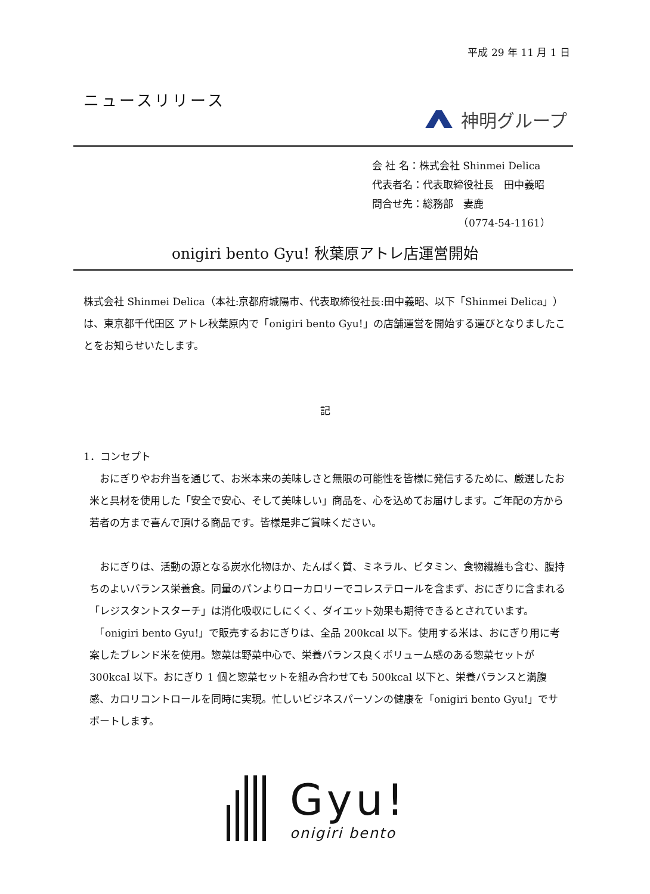平成 29 年 11 月 1 日
ニュースリリース
神明グループ
会 社 名：株式会社 Shinmei Delica
代表者名：代表取締役社長　田中義昭
問合せ先：総務部　妻鹿
　　　　　　　　　（0774-54-1161）
onigiri bento Gyu! 秋葉原アトレ店運営開始
株式会社 Shinmei Delica（本社:京都府城陽市、代表取締役社長:田中義昭、以下「Shinmei Delica」）は、東京都千代田区 アトレ秋葉原内で「onigiri bento Gyu!」の店舗運営を開始する運びとなりましたことをお知らせいたします。
記
1．コンセプト
　おにぎりやお弁当を通じて、お米本来の美味しさと無限の可能性を皆様に発信するために、厳選したお米と具材を使用した「安全で安心、そして美味しい」商品を、心を込めてお届けします。ご年配の方から若者の方まで喜んで頂ける商品です。皆様是非ご賞味ください。
　おにぎりは、活動の源となる炭水化物ほか、たんぱく質、ミネラル、ビタミン、食物繊維も含む、腹持ちのよいバランス栄養食。同量のパンよりローカロリーでコレステロールを含まず、おにぎりに含まれる「レジスタントスターチ」は消化吸収にしにくく、ダイエット効果も期待できるとされています。
　「onigiri bento Gyu!」で販売するおにぎりは、全品 200kcal 以下。使用する米は、おにぎり用に考案したブレンド米を使用。惣菜は野菜中心で、栄養バランス良くボリューム感のある惣菜セットが 300kcal 以下。おにぎり 1 個と惣菜セットを組み合わせても 500kcal 以下と、栄養バランスと満腹感、カロリコントロールを同時に実現。忙しいビジネスパーソンの健康を「onigiri bento Gyu!」でサポートします。
Gyu!
onigiri bento